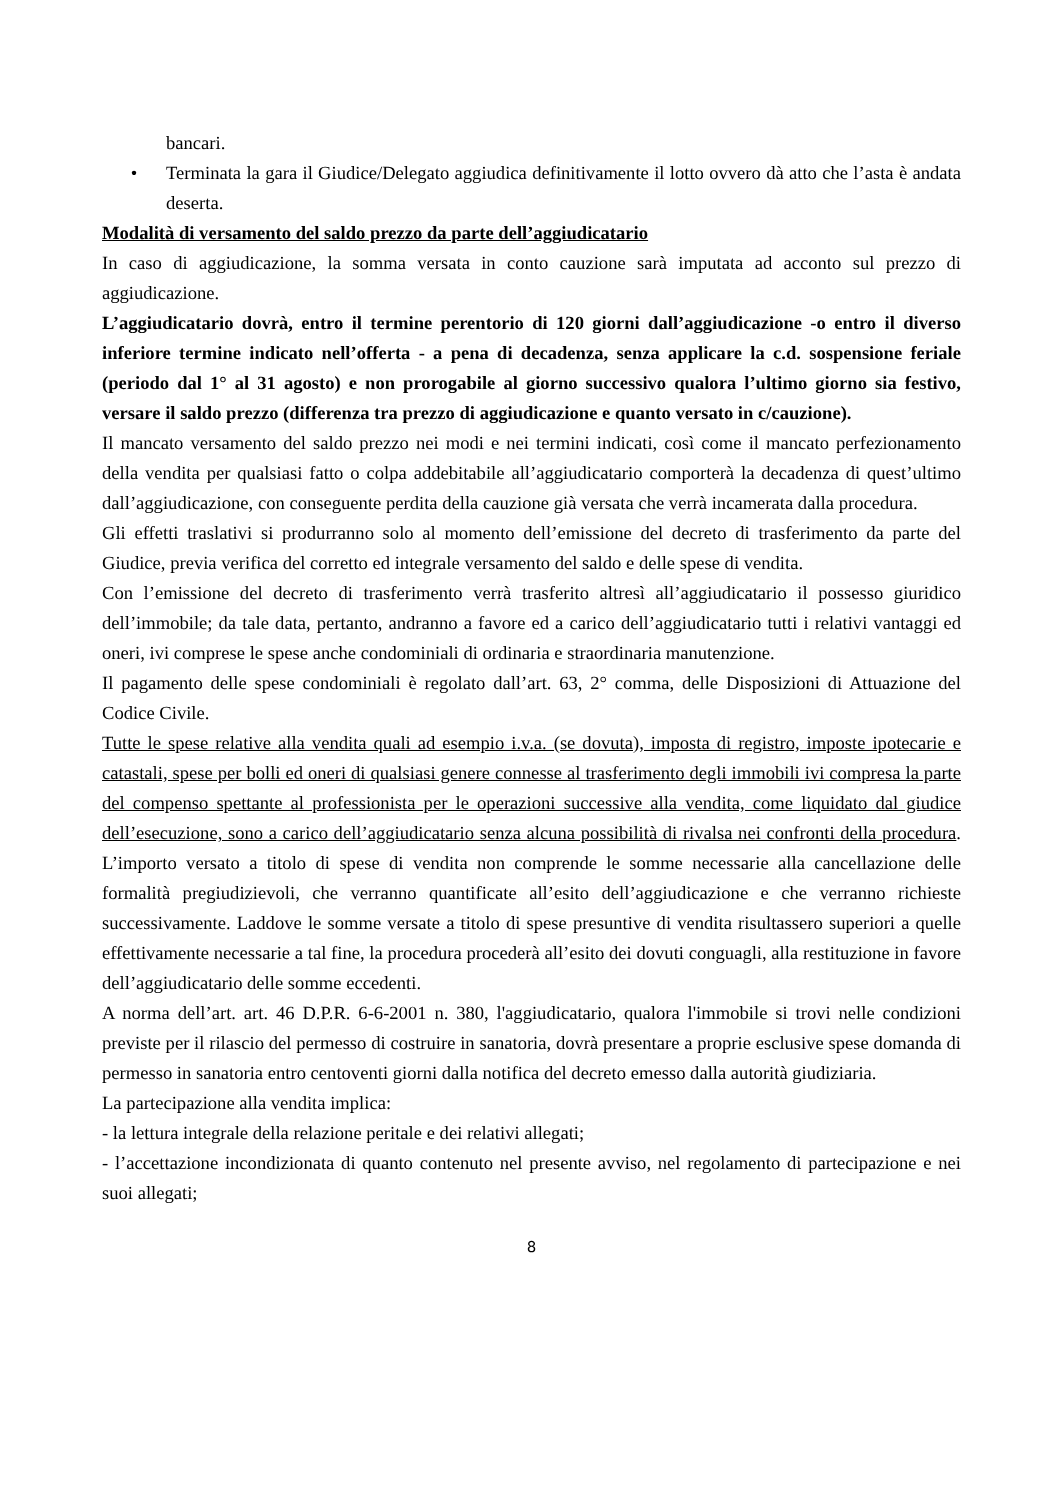bancari.
• Terminata la gara il Giudice/Delegato aggiudica definitivamente il lotto ovvero dà atto che l’asta è andata deserta.
Modalità di versamento del saldo prezzo da parte dell’aggiudicatario
In caso di aggiudicazione, la somma versata in conto cauzione sarà imputata ad acconto sul prezzo di aggiudicazione.
L’aggiudicatario dovrà, entro il termine perentorio di 120 giorni dall’aggiudicazione -o entro il diverso inferiore termine indicato nell’offerta - a pena di decadenza, senza applicare la c.d. sospensione feriale (periodo dal 1° al 31 agosto) e non prorogabile al giorno successivo qualora l’ultimo giorno sia festivo, versare il saldo prezzo (differenza tra prezzo di aggiudicazione e quanto versato in c/cauzione).
Il mancato versamento del saldo prezzo nei modi e nei termini indicati, così come il mancato perfezionamento della vendita per qualsiasi fatto o colpa addebitabile all’aggiudicatario comporterà la decadenza di quest’ultimo dall’aggiudicazione, con conseguente perdita della cauzione già versata che verrà incamerata dalla procedura.
Gli effetti traslativi si produrranno solo al momento dell’emissione del decreto di trasferimento da parte del Giudice, previa verifica del corretto ed integrale versamento del saldo e delle spese di vendita.
Con l’emissione del decreto di trasferimento verrà trasferito altresì all’aggiudicatario il possesso giuridico dell’immobile; da tale data, pertanto, andranno a favore ed a carico dell’aggiudicatario tutti i relativi vantaggi ed oneri, ivi comprese le spese anche condominiali di ordinaria e straordinaria manutenzione.
Il pagamento delle spese condominiali è regolato dall’art. 63, 2° comma, delle Disposizioni di Attuazione del Codice Civile.
Tutte le spese relative alla vendita quali ad esempio i.v.a. (se dovuta), imposta di registro, imposte ipotecarie e catastali, spese per bolli ed oneri di qualsiasi genere connesse al trasferimento degli immobili ivi compresa la parte del compenso spettante al professionista per le operazioni successive alla vendita, come liquidato dal giudice dell’esecuzione, sono a carico dell’aggiudicatario senza alcuna possibilità di rivalsa nei confronti della procedura. L’importo versato a titolo di spese di vendita non comprende le somme necessarie alla cancellazione delle formalità pregiudizievoli, che verranno quantificate all’esito dell’aggiudicazione e che verranno richieste successivamente. Laddove le somme versate a titolo di spese presuntive di vendita risultassero superiori a quelle effettivamente necessarie a tal fine, la procedura procederà all’esito dei dovuti conguagli, alla restituzione in favore dell’aggiudicatario delle somme eccedenti.
A norma dell’art. art. 46 D.P.R. 6-6-2001 n. 380, l'aggiudicatario, qualora l'immobile si trovi nelle condizioni previste per il rilascio del permesso di costruire in sanatoria, dovrà presentare a proprie esclusive spese domanda di permesso in sanatoria entro centoventi giorni dalla notifica del decreto emesso dalla autorità giudiziaria.
La partecipazione alla vendita implica:
- la lettura integrale della relazione peritale e dei relativi allegati;
- l’accettazione incondizionata di quanto contenuto nel presente avviso, nel regolamento di partecipazione e nei suoi allegati;
8